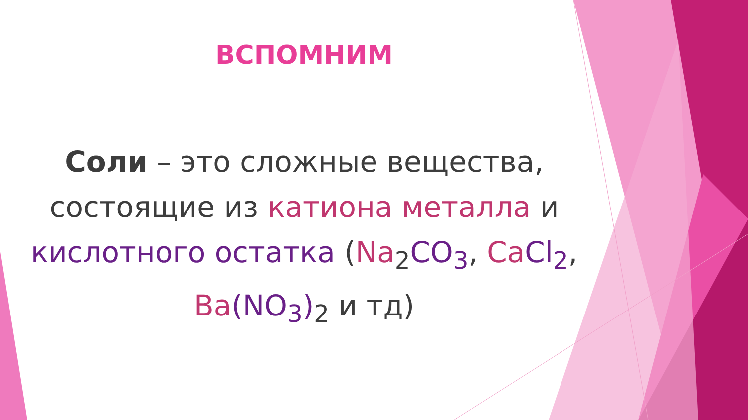ВСПОМНИМ
Соли – это сложные вещества, состоящие из катиона металла и кислотного остатка (Na<sub>2</sub>CO<sub>3</sub>, Ca Cl<sub>2</sub>, Ba(NO<sub>3</sub>)<sub>2</sub> и тд)